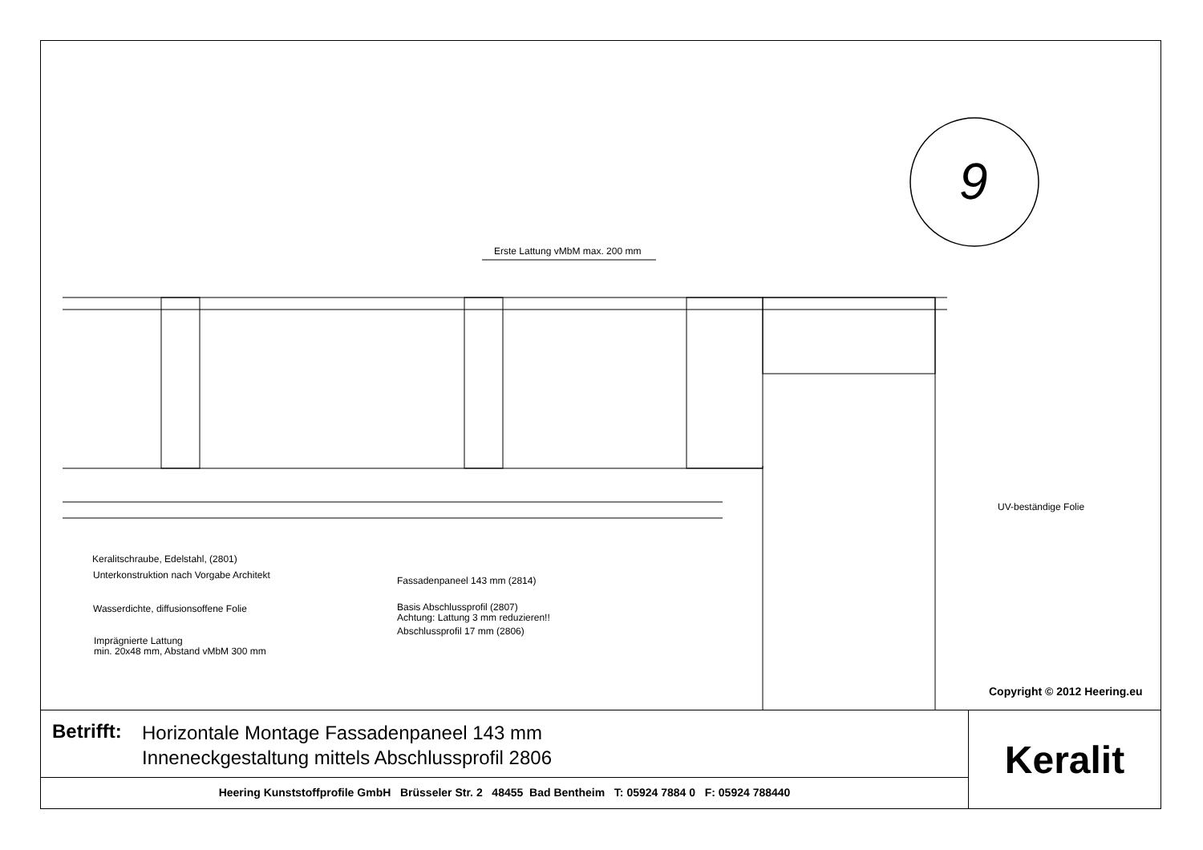9
Erste Lattung vMbM max. 200 mm
UV-beständige Folie
Keralitschraube, Edelstahl, (2801)
Unterkonstruktion nach Vorgabe Architekt
Wasserdichte, diffusionsoffene Folie
Imprägnierte Lattung
min. 20x48 mm, Abstand vMbM 300 mm
Fassadenpaneel 143 mm (2814)
Basis Abschlussprofil (2807)
Achtung: Lattung 3 mm reduzieren!!
Abschlussprofil 17 mm (2806)
Copyright © 2012 Heering.eu
Betrifft:
Horizontale Montage Fassadenpaneel 143 mm
Inneneckgestaltung mittels Abschlussprofil 2806
Heering Kunststoffprofile GmbH Brüsseler Str. 2 48455 Bad Bentheim T: 05924 7884 0 F: 05924 788440
Keralit